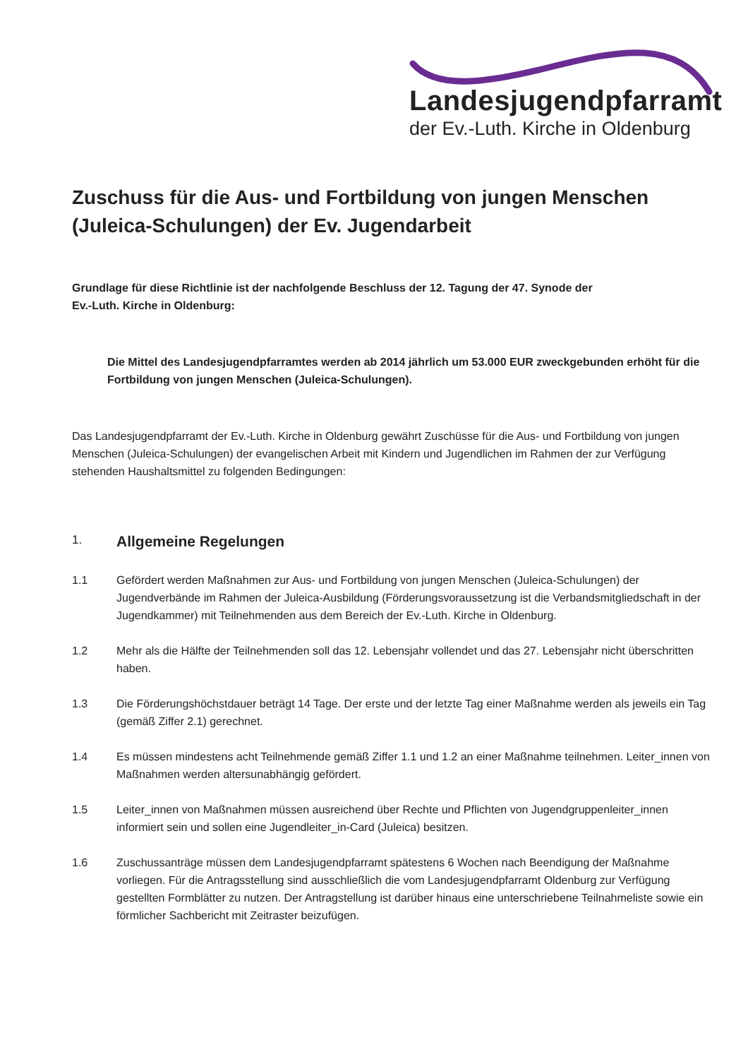Landesjugendpfarramt
der Ev.-Luth. Kirche in Oldenburg
Zuschuss für die Aus- und Fortbildung von jungen Menschen (Juleica-Schulungen) der Ev. Jugendarbeit
Grundlage für diese Richtlinie ist der nachfolgende Beschluss der 12. Tagung der 47. Synode der
Ev.-Luth. Kirche in Oldenburg:
Die Mittel des Landesjugendpfarramtes werden ab 2014 jährlich um 53.000 EUR zweckgebunden erhöht für die Fortbildung von jungen Menschen (Juleica-Schulungen).
Das Landesjugendpfarramt der Ev.-Luth. Kirche in Oldenburg gewährt Zuschüsse für die Aus- und Fortbildung von jungen Menschen (Juleica-Schulungen) der evangelischen Arbeit mit Kindern und Jugendlichen im Rahmen der zur Verfügung stehenden Haushaltsmittel zu folgenden Bedingungen:
1. Allgemeine Regelungen
1.1 Gefördert werden Maßnahmen zur Aus- und Fortbildung von jungen Menschen (Juleica-Schulungen) der Jugendverbände im Rahmen der Juleica-Ausbildung (Förderungsvoraussetzung ist die Verbandsmitgliedschaft in der Jugendkammer) mit Teilnehmenden aus dem Bereich der Ev.-Luth. Kirche in Oldenburg.
1.2 Mehr als die Hälfte der Teilnehmenden soll das 12. Lebensjahr vollendet und das 27. Lebensjahr nicht überschritten haben.
1.3 Die Förderungshöchstdauer beträgt 14 Tage. Der erste und der letzte Tag einer Maßnahme werden als jeweils ein Tag (gemäß Ziffer 2.1) gerechnet.
1.4 Es müssen mindestens acht Teilnehmende gemäß Ziffer 1.1 und 1.2 an einer Maßnahme teilnehmen. Leiter_innen von Maßnahmen werden altersunabhängig gefördert.
1.5 Leiter_innen von Maßnahmen müssen ausreichend über Rechte und Pflichten von Jugendgruppenleiter_innen informiert sein und sollen eine Jugendleiter_in-Card (Juleica) besitzen.
1.6 Zuschussanträge müssen dem Landesjugendpfarramt spätestens 6 Wochen nach Beendigung der Maßnahme vorliegen. Für die Antragsstellung sind ausschließlich die vom Landesjugendpfarramt Oldenburg zur Verfügung gestellten Formblätter zu nutzen. Der Antragstellung ist darüber hinaus eine unterschriebene Teilnahmeliste sowie ein förmlicher Sachbericht mit Zeitraster beizufügen.